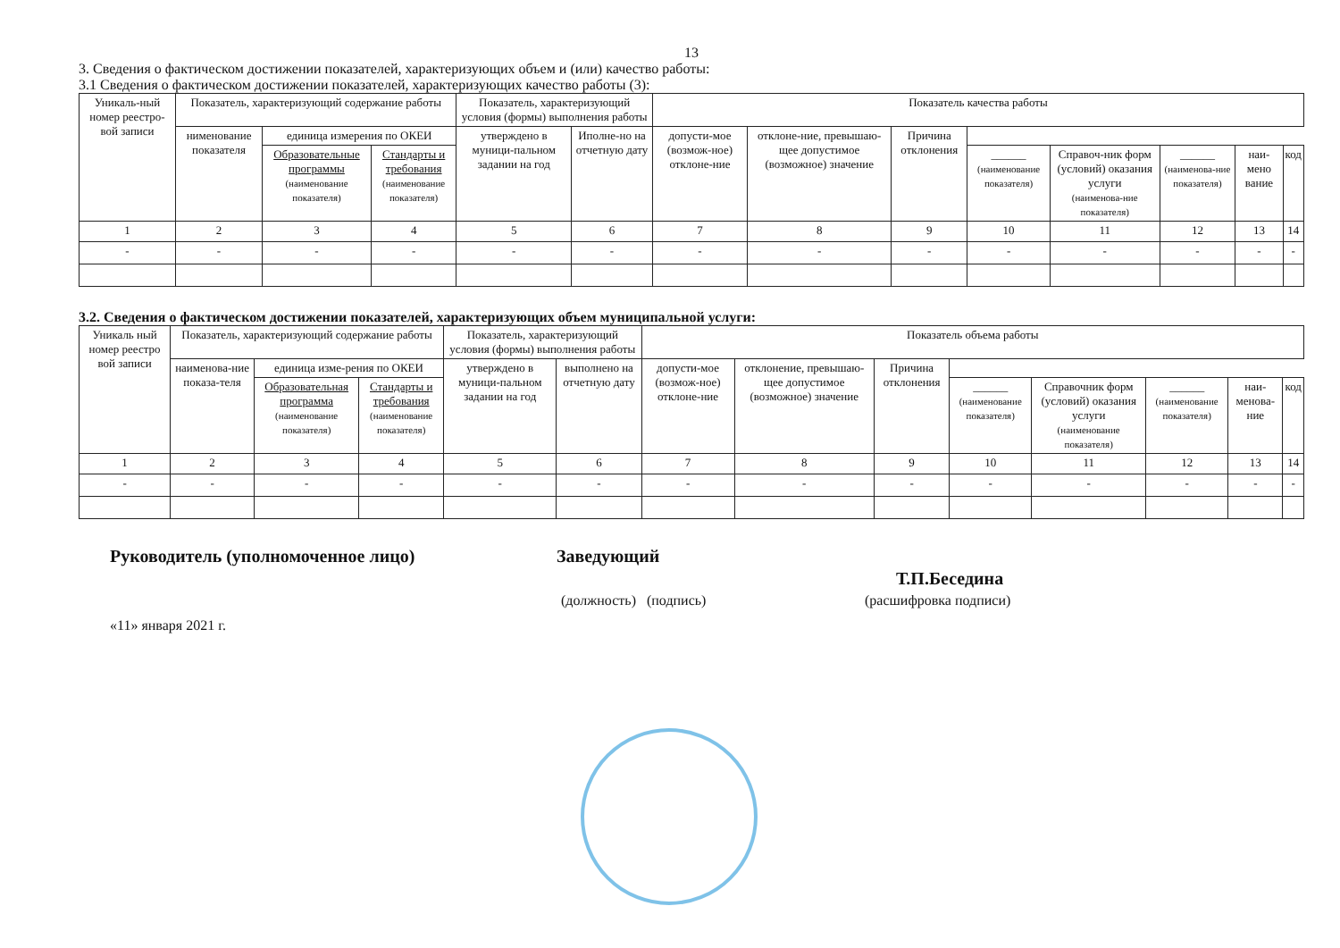13
3. Сведения о фактическом достижении показателей, характеризующих объем и (или) качество работы:
3.1 Сведения о фактическом достижении показателей, характеризующих качество работы (3):
| Уникаль-ный номер реестро-вой записи | Показатель, характеризующий содержание работы | | | Показатель, характеризующий условия (формы) выполнения работы | | Показатель качества работы | | | | | | | |
| --- | --- | --- | --- | --- | --- | --- | --- | --- | --- | --- | --- | --- | --- |
| | нименование показателя | единица измерения по ОКЕИ | | утверждено в муници-пальном задании на год | Иполне-но на отчетную дату | допусти-мое (возмож-ное) отклоне-ние | отклоне-ние, превышаю-щее допустимое (возможное) значение | Причина отклонения | | | | | |
| | | Образовательные программы (наименование показателя) | Стандарты и требования (наименование показателя) | | | | | | ______ (наименование показателя) | Справоч-ник форм (условий) оказания услуги (наименова-ние показателя) | ______ (наименова-ние показателя) | наи-мено вание | код |
| 1 | 2 | 3 | 4 | 5 | 6 | 7 | 8 | 9 | 10 | 11 | 12 | 13 | 14 |
| - | - | - | - | - | - | - | - | - | - | - | - | - | - |
3.2. Сведения о фактическом достижении показателей, характеризующих объем муниципальной услуги:
| Уникаль ный номер реестро вой записи | Показатель, характеризующий содержание работы | | | Показатель, характеризующий условия (формы) выполнения работы | | Показатель объема работы | | | | | | | |
| --- | --- | --- | --- | --- | --- | --- | --- | --- | --- | --- | --- | --- | --- |
| | наименова-ние показа-теля | единица изме-рения по ОКЕИ | | утверждено в муници-пальном задании на год | выполнено на отчетную дату | допусти-мое (возмож-ное) отклоне-ние | отклонение, превышаю-щее допустимое (возможное) значение | Причина отклонения | | | | | |
| | | Образовательная программа (наименование показателя) | Стандарты и требования (наименование показателя) | | | | | | ______ (наименование показателя) | Справочник форм (условий) оказания услуги (наименование показателя) | ______ (наименование показателя) | наи-менова-ние | код |
| 1 | 2 | 3 | 4 | 5 | 6 | 7 | 8 | 9 | 10 | 11 | 12 | 13 | 14 |
| - | - | - | - | - | - | - | - | - | - | - | - | - | - |
Руководитель (уполномоченное лицо) Заведующий
Т.П.Беседина
(должность) (подпись) (расшифровка подписи)
«11» января 2021 г.